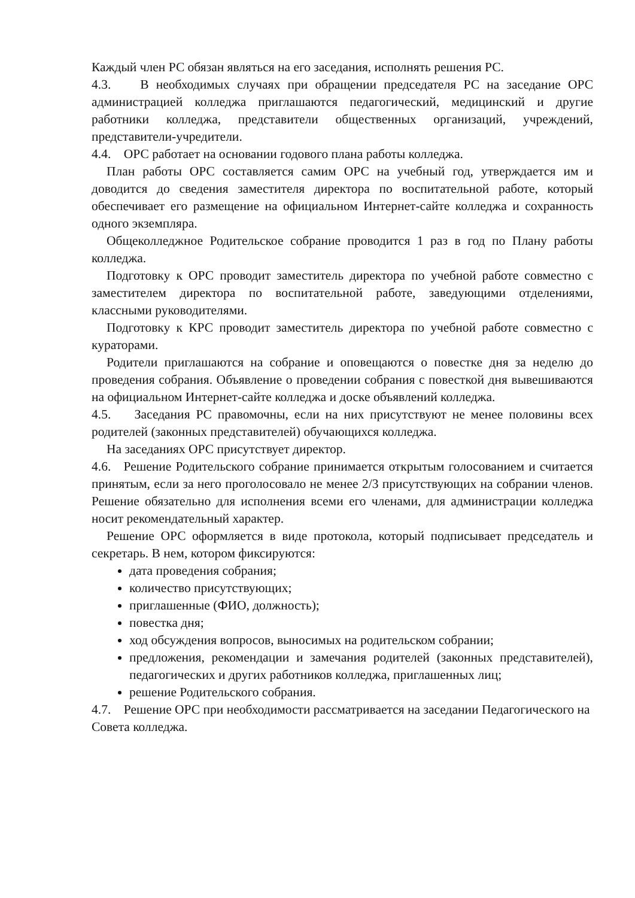Каждый член РС обязан являться на его заседания, исполнять решения РС.
4.3. В необходимых случаях при обращении председателя РС на заседание ОРС администрацией колледжа приглашаются педагогический, медицинский и другие работники колледжа, представители общественных организаций, учреждений, представители-учредители.
4.4. ОРС работает на основании годового плана работы колледжа.
План работы ОРС составляется самим ОРС на учебный год, утверждается им и доводится до сведения заместителя директора по воспитательной работе, который обеспечивает его размещение на официальном Интернет-сайте колледжа и сохранность одного экземпляра.
Общеколледжное Родительское собрание проводится 1 раз в год по Плану работы колледжа.
Подготовку к ОРС проводит заместитель директора по учебной работе совместно с заместителем директора по воспитательной работе, заведующими отделениями, классными руководителями.
Подготовку к КРС проводит заместитель директора по учебной работе совместно с кураторами.
Родители приглашаются на собрание и оповещаются о повестке дня за неделю до проведения собрания. Объявление о проведении собрания с повесткой дня вывешиваются на официальном Интернет-сайте колледжа и доске объявлений колледжа.
4.5. Заседания РС правомочны, если на них присутствуют не менее половины всех родителей (законных представителей) обучающихся колледжа.
На заседаниях ОРС присутствует директор.
4.6. Решение Родительского собрание принимается открытым голосованием и считается принятым, если за него проголосовало не менее 2/3 присутствующих на собрании членов. Решение обязательно для исполнения всеми его членами, для администрации колледжа носит рекомендательный характер.
Решение ОРС оформляется в виде протокола, который подписывает председатель и секретарь. В нем, котором фиксируются:
дата проведения собрания;
количество присутствующих;
приглашенные (ФИО, должность);
повестка дня;
ход обсуждения вопросов, выносимых на родительском собрании;
предложения, рекомендации и замечания родителей (законных представителей), педагогических и других работников колледжа, приглашенных лиц;
решение Родительского собрания.
4.7. Решение ОРС при необходимости рассматривается на заседании Педагогического на Совета колледжа.